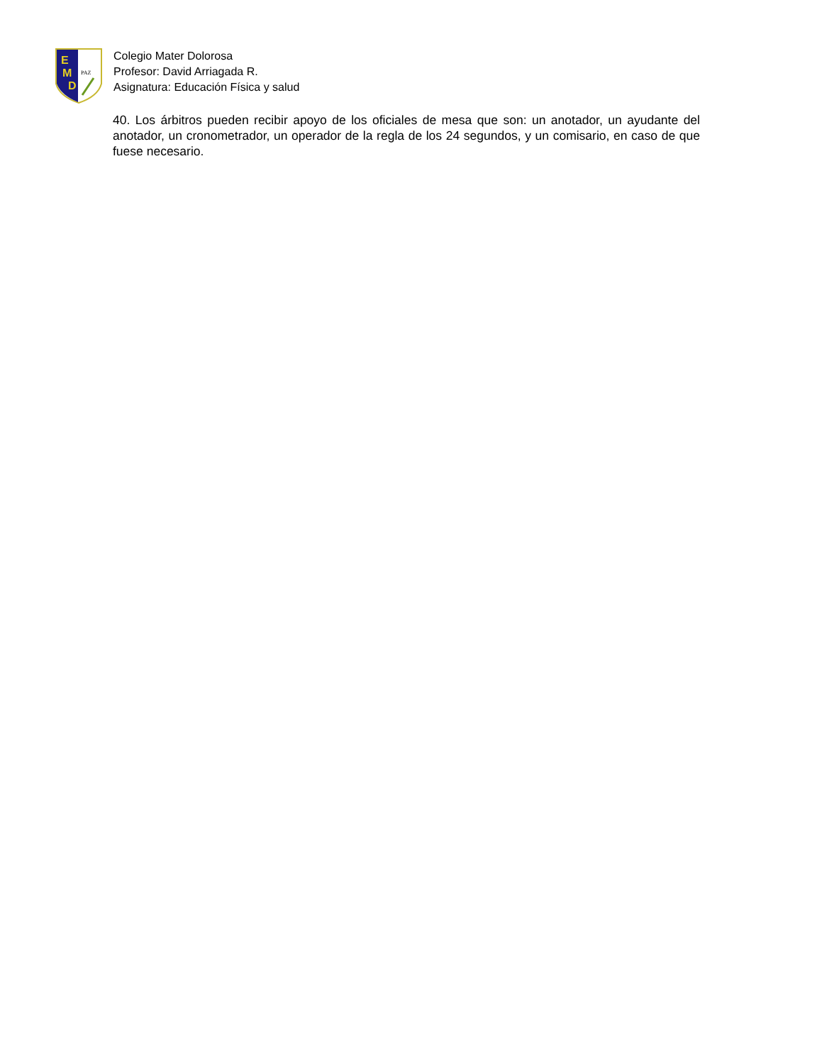E
M
D
PAZ
Colegio Mater Dolorosa
Profesor: David Arriagada R.
Asignatura: Educación Física y salud
40. Los árbitros pueden recibir apoyo de los oficiales de mesa que son: un anotador, un ayudante del anotador, un cronometrador, un operador de la regla de los 24 segundos, y un comisario, en caso de que fuese necesario.